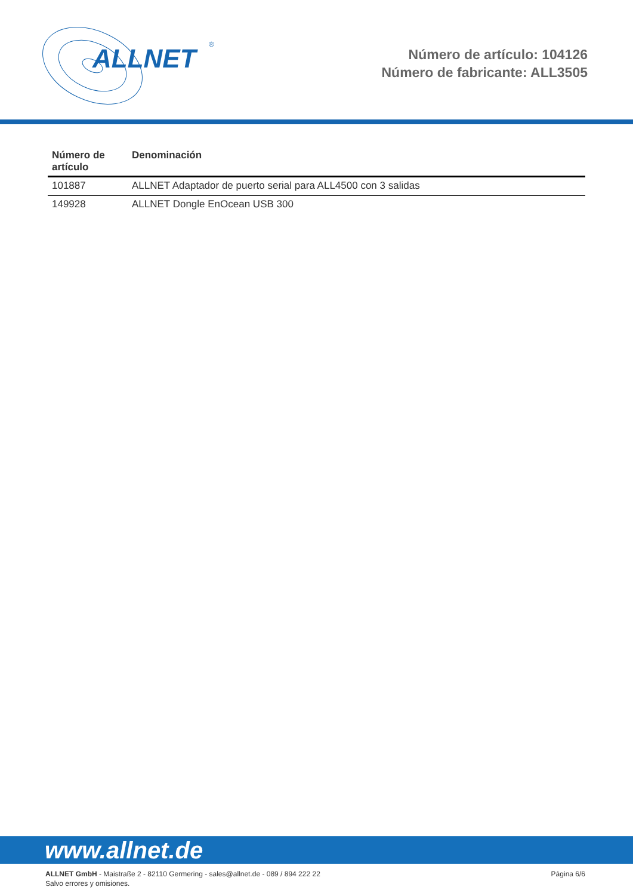ALLNET
®
Número de artículo: 104126
Número de fabricante: ALL3505
| Número de artículo | Denominación |
| --- | --- |
| 101887 | ALLNET Adaptador de puerto serial para ALL4500 con 3 salidas |
| 149928 | ALLNET Dongle EnOcean USB 300 |
www.allnet.de
ALLNET GmbH - Maistraße 2 - 82110 Germering - sales@allnet.de - 089 / 894 222 22
Salvo errores y omisiones.
Página 6/6